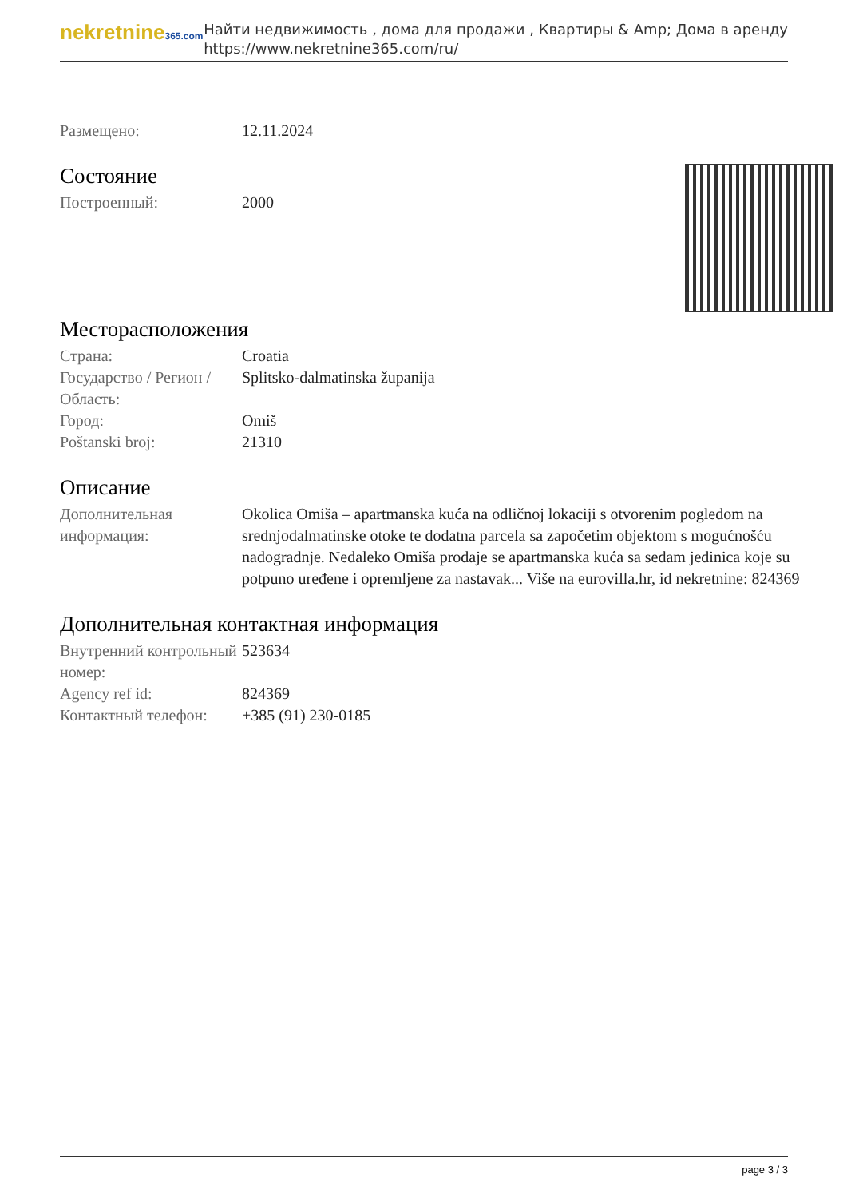nekretnine365.com
Найти недвижимость , дома для продажи , Квартиры & Amp; Дома в аренду
https://www.nekretnine365.com/ru/
| Размещено: | 12.11.2024 |
Состояние
| Построенный: | 2000 |
Месторасположения
| Страна: | Croatia |
| Государство / Регион / Область: | Splitsko-dalmatinska županija |
| Город: | Omiš |
| Poštanski broj: | 21310 |
Описание
| Дополнительная информация: | Okolica Omiša – apartmanska kuća na odličnoj lokaciji s otvorenim pogledom na srednjodalmatinske otoke te dodatna parcela sa započetim objektom s mogućnošću nadogradnje. Nedaleko Omiša prodaje se apartmanska kuća sa sedam jedinica koje su potpuno uređene i opremljene za nastavak... Više na eurovilla.hr, id nekretnine: 824369 |
Дополнительная контактная информация
| Внутренний контрольный номер: | 523634 |
| Agency ref id: | 824369 |
| Контактный телефон: | +385 (91) 230-0185 |
page 3 / 3